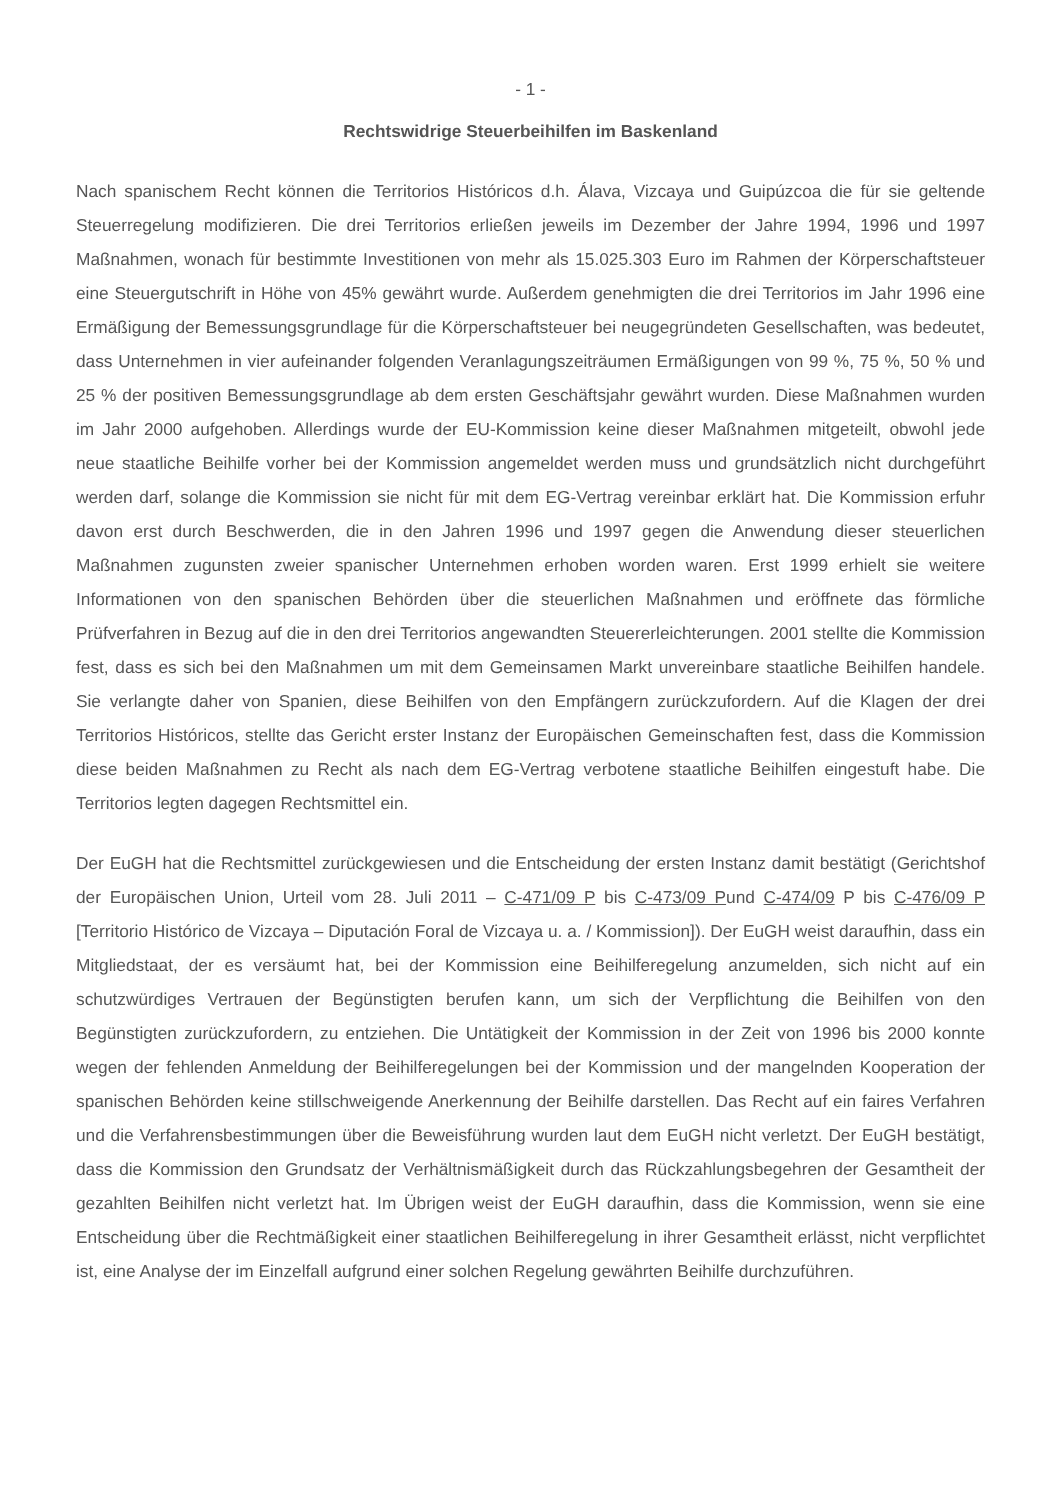- 1 -
Rechtswidrige Steuerbeihilfen im Baskenland
Nach spanischem Recht können die Territorios Históricos d.h. Álava, Vizcaya und Guipúzcoa die für sie geltende Steuerregelung modifizieren. Die drei Territorios erließen jeweils im Dezember der Jahre 1994, 1996 und 1997 Maßnahmen, wonach für bestimmte Investitionen von mehr als 15.025.303 Euro im Rahmen der Körperschaftsteuer eine Steuergutschrift in Höhe von 45% gewährt wurde. Außerdem genehmigten die drei Territorios im Jahr 1996 eine Ermäßigung der Bemessungsgrundlage für die Körperschaftsteuer bei neugegründeten Gesellschaften, was bedeutet, dass Unternehmen in vier aufeinander folgenden Veranlagungszeiträumen Ermäßigungen von 99 %, 75 %, 50 % und 25 % der positiven Bemessungsgrundlage ab dem ersten Geschäftsjahr gewährt wurden. Diese Maßnahmen wurden im Jahr 2000 aufgehoben. Allerdings wurde der EU-Kommission keine dieser Maßnahmen mitgeteilt, obwohl jede neue staatliche Beihilfe vorher bei der Kommission angemeldet werden muss und grundsätzlich nicht durchgeführt werden darf, solange die Kommission sie nicht für mit dem EG-Vertrag vereinbar erklärt hat. Die Kommission erfuhr davon erst durch Beschwerden, die in den Jahren 1996 und 1997 gegen die Anwendung dieser steuerlichen Maßnahmen zugunsten zweier spanischer Unternehmen erhoben worden waren. Erst 1999 erhielt sie weitere Informationen von den spanischen Behörden über die steuerlichen Maßnahmen und eröffnete das förmliche Prüfverfahren in Bezug auf die in den drei Territorios angewandten Steuererleichterungen. 2001 stellte die Kommission fest, dass es sich bei den Maßnahmen um mit dem Gemeinsamen Markt unvereinbare staatliche Beihilfen handele. Sie verlangte daher von Spanien, diese Beihilfen von den Empfängern zurückzufordern. Auf die Klagen der drei Territorios Históricos, stellte das Gericht erster Instanz der Europäischen Gemeinschaften fest, dass die Kommission diese beiden Maßnahmen zu Recht als nach dem EG-Vertrag verbotene staatliche Beihilfen eingestuft habe. Die Territorios legten dagegen Rechtsmittel ein.
Der EuGH hat die Rechtsmittel zurückgewiesen und die Entscheidung der ersten Instanz damit bestätigt (Gerichtshof der Europäischen Union, Urteil vom 28. Juli 2011 – C-471/09 P bis C-473/09 Pund C-474/09 P bis C-476/09 P [Territorio Histórico de Vizcaya – Diputación Foral de Vizcaya u. a. / Kommission]). Der EuGH weist daraufhin, dass ein Mitgliedstaat, der es versäumt hat, bei der Kommission eine Beihilferegelung anzumelden, sich nicht auf ein schutzwürdiges Vertrauen der Begünstigten berufen kann, um sich der Verpflichtung die Beihilfen von den Begünstigten zurückzufordern, zu entziehen. Die Untätigkeit der Kommission in der Zeit von 1996 bis 2000 konnte wegen der fehlenden Anmeldung der Beihilferegelungen bei der Kommission und der mangelnden Kooperation der spanischen Behörden keine stillschweigende Anerkennung der Beihilfe darstellen. Das Recht auf ein faires Verfahren und die Verfahrensbestimmungen über die Beweisführung wurden laut dem EuGH nicht verletzt. Der EuGH bestätigt, dass die Kommission den Grundsatz der Verhältnismäßigkeit durch das Rückzahlungsbegehren der Gesamtheit der gezahlten Beihilfen nicht verletzt hat. Im Übrigen weist der EuGH daraufhin, dass die Kommission, wenn sie eine Entscheidung über die Rechtmäßigkeit einer staatlichen Beihilferegelung in ihrer Gesamtheit erlässt, nicht verpflichtet ist, eine Analyse der im Einzelfall aufgrund einer solchen Regelung gewährten Beihilfe durchzuführen.